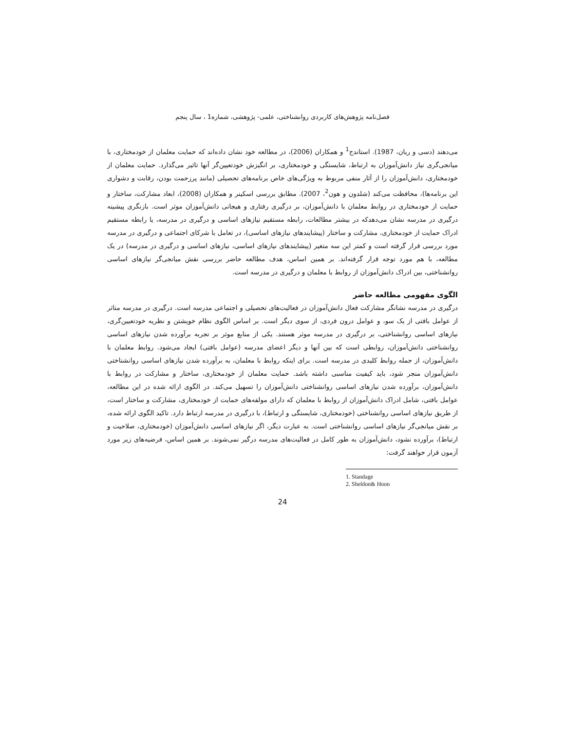فصل‌نامه پژوهش‌های کاربردی روانشناختی، علمی- پژوهشی، شماره1 ، سال پنجم
می‌دهند (دسی و ریان، 1987). استاندج<sup>1</sup> و همکاران (2006)، در مطالعه خود نشان داده‌اند که حمایت معلمان از خودمختاری، با میانجی‌گری نیاز دانش‌آموزان به ارتباط، شایستگی و خودمختاری، بر انگیزش خودتعیین‌گر آنها تاثیر می‌گذارد. حمایت معلمان از خودمختاری، دانش‌آموزان را از آثار منفی مربوط به ویژگی‌های خاص برنامه‌های تحصیلی (مانند پرزحمت بودن، رقابت و دشواری این برنامه‌ها)، محافظت می‌کند (شلدون و هون<sup>2</sup>، 2007). مطابق بررسی اسکینر و همکاران (2008)، ابعاد مشارکت، ساختار و حمایت از خودمختاری در روابط معلمان با دانش‌آموزان، بر درگیری رفتاری و هیجانی دانش‌آموزان موثر است. بازنگری پیشینه درگیری در مدرسه نشان می‌دهدکه در بیشتر مطالعات، رابطه مستقیم نیازهای اساسی و درگیری در مدرسه، یا رابطه مستقیم ادراک حمایت از خودمختاری، مشارکت و ساختار (پیشایندهای نیازهای اساسی)، در تعامل با شرکای اجتماعی و درگیری در مدرسه مورد بررسی قرار گرفته است و کمتر این سه متغیر (پیشایندهای نیازهای اساسی، نیازهای اساسی و درگیری در مدرسه) در یک مطالعه، با هم مورد توجه قرار گرفته‌اند. بر همین اساس، هدف مطالعه حاضر بررسی نقش میانجی‌گر نیازهای اساسی روانشناختی، بین ادراک دانش‌آموزان از روابط با معلمان و درگیری در مدرسه است.
الگوی مفهومی مطالعه حاضر
درگیری در مدرسه نشانگر مشارکت فعال دانش‌آموزان در فعالیت‌های تحصیلی و اجتماعی مدرسه است. درگیری در مدرسه متاثر از عوامل بافتی از یک سو، و عوامل درون فردی، از سوی دیگر است. بر اساس الگوی نظام خویشتن و نظریه خودتعیین‌گری، نیازهای اساسی روانشناختی، بر درگیری در مدرسه موثر هستند. یکی از منابع موثر بر تجربه برآورده شدن نیازهای اساسی روانشناختی دانش‌آموزان، روابطی است که بین آنها و دیگر اعضای مدرسه (عوامل بافتی) ایجاد می‌شود. روابط معلمان با دانش‌آموزان، از جمله روابط کلیدی در مدرسه است. برای اینکه روابط با معلمان، به برآورده شدن نیازهای اساسی روانشناختی دانش‌آموزان منجر شود، باید کیفیت مناسبی داشته باشد. حمایت معلمان از خودمختاری، ساختار و مشارکت در روابط با دانش‌آموزان، برآورده شدن نیازهای اساسی روانشناختی دانش‌آموزان را تسهیل می‌کند. در الگوی ارائه شده در این مطالعه، عوامل بافتی، شامل ادراک دانش‌آموزان از روابط با معلمان که دارای مولفه‌های حمایت از خودمختاری، مشارکت و ساختار است، از طریق نیازهای اساسی روانشناختی (خودمختاری، شایستگی و ارتباط)، با درگیری در مدرسه ارتباط دارد. تاکید الگوی ارائه شده، بر نقش میانجی‌گر نیازهای اساسی روانشناختی است. به عبارت دیگر، اگر نیازهای اساسی دانش‌آموزان (خودمختاری، صلاحیت و ارتباط)، برآورده نشود، دانش‌آموزان به طور کامل در فعالیت‌های مدرسه درگیر نمی‌شوند. بر همین اساس، فرضیه‌های زیر مورد آزمون قرار خواهند گرفت:
1. Standage
2. Sheldon& Hoon
24